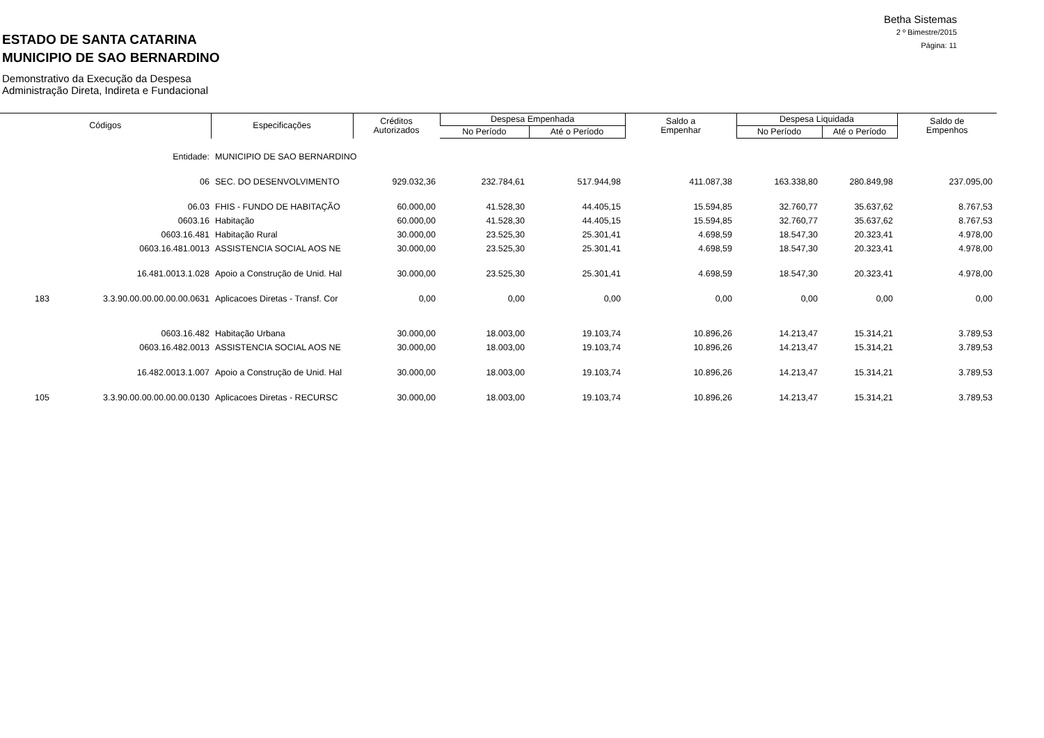ESTADO DE SANTA CATARINA
MUNICIPIO DE SAO BERNARDINO
Demonstrativo da Execução da Despesa
Administração Direta, Indireta e Fundacional
Betha Sistemas
2 º Bimestre/2015
Página: 11
| Códigos | | Especificações | Créditos Autorizados | Despesa Empenhada | | Saldo a Empenhar | Despesa Liquidada | | Saldo de Empenhos |
| --- | --- | --- | --- | --- | --- | --- | --- | --- | --- |
| | | | | No Período | Até o Período | | No Período | Até o Período | |
| | Entidade: | MUNICIPIO DE SAO BERNARDINO | | | | | | | |
| | 06 | SEC. DO DESENVOLVIMENTO | 929.032,36 | 232.784,61 | 517.944,98 | 411.087,38 | 163.338,80 | 280.849,98 | 237.095,00 |
| | 06.03 | FHIS - FUNDO DE HABITAÇÃO | 60.000,00 | 41.528,30 | 44.405,15 | 15.594,85 | 32.760,77 | 35.637,62 | 8.767,53 |
| | 0603.16 | Habitação | 60.000,00 | 41.528,30 | 44.405,15 | 15.594,85 | 32.760,77 | 35.637,62 | 8.767,53 |
| | 0603.16.481 | Habitação Rural | 30.000,00 | 23.525,30 | 25.301,41 | 4.698,59 | 18.547,30 | 20.323,41 | 4.978,00 |
| | 0603.16.481.0013 | ASSISTENCIA SOCIAL AOS NE | 30.000,00 | 23.525,30 | 25.301,41 | 4.698,59 | 18.547,30 | 20.323,41 | 4.978,00 |
| | 16.481.0013.1.028 | Apoio a Construção de Unid. Hal | 30.000,00 | 23.525,30 | 25.301,41 | 4.698,59 | 18.547,30 | 20.323,41 | 4.978,00 |
| 183 | 3.3.90.00.00.00.00.00.0631 | Aplicacoes Diretas - Transf. Cor | 0,00 | 0,00 | 0,00 | 0,00 | 0,00 | 0,00 | 0,00 |
| | 0603.16.482 | Habitação Urbana | 30.000,00 | 18.003,00 | 19.103,74 | 10.896,26 | 14.213,47 | 15.314,21 | 3.789,53 |
| | 0603.16.482.0013 | ASSISTENCIA SOCIAL AOS NE | 30.000,00 | 18.003,00 | 19.103,74 | 10.896,26 | 14.213,47 | 15.314,21 | 3.789,53 |
| | 16.482.0013.1.007 | Apoio a Construção de Unid. Hal | 30.000,00 | 18.003,00 | 19.103,74 | 10.896,26 | 14.213,47 | 15.314,21 | 3.789,53 |
| 105 | 3.3.90.00.00.00.00.00.0130 | Aplicacoes Diretas - RECURSC | 30.000,00 | 18.003,00 | 19.103,74 | 10.896,26 | 14.213,47 | 15.314,21 | 3.789,53 |